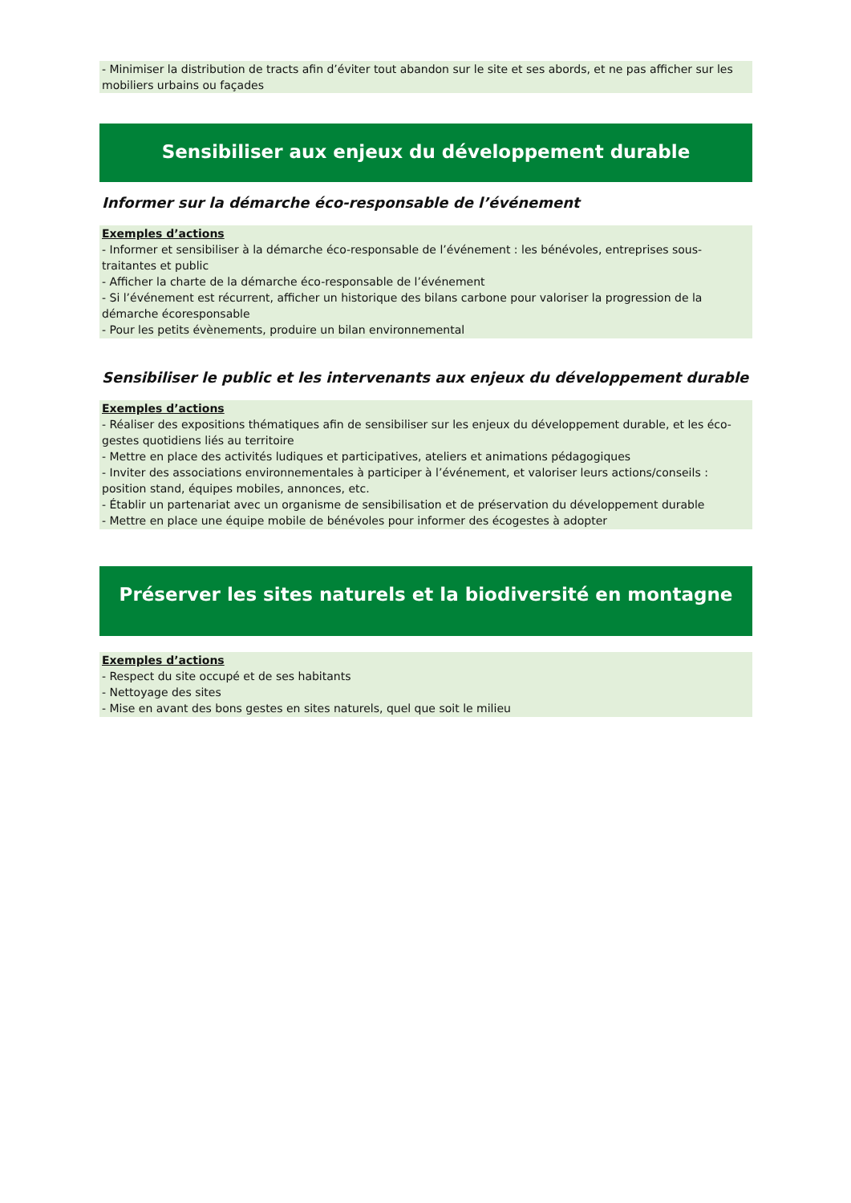- Minimiser la distribution de tracts afin d’éviter tout abandon sur le site et ses abords, et ne pas afficher sur les mobiliers urbains ou façades
Sensibiliser aux enjeux du développement durable
Informer sur la démarche éco-responsable de l’événement
Exemples d’actions
- Informer et sensibiliser à la démarche éco-responsable de l’événement : les bénévoles, entreprises sous-traitantes et public
- Afficher la charte de la démarche éco-responsable de l’événement
- Si l’événement est récurrent, afficher un historique des bilans carbone pour valoriser la progression de la démarche écoresponsable
- Pour les petits évènements, produire un bilan environnemental
Sensibiliser le public et les intervenants aux enjeux du développement durable
Exemples d’actions
- Réaliser des expositions thématiques afin de sensibiliser sur les enjeux du développement durable, et les éco-gestes quotidiens liés au territoire
- Mettre en place des activités ludiques et participatives, ateliers et animations pédagogiques
- Inviter des associations environnementales à participer à l’événement, et valoriser leurs actions/conseils : position stand, équipes mobiles, annonces, etc.
- Établir un partenariat avec un organisme de sensibilisation et de préservation du développement durable
- Mettre en place une équipe mobile de bénévoles pour informer des écogestes à adopter
Préserver les sites naturels et la biodiversité en montagne
Exemples d’actions
- Respect du site occupé et de ses habitants
- Nettoyage des sites
- Mise en avant des bons gestes en sites naturels, quel que soit le milieu